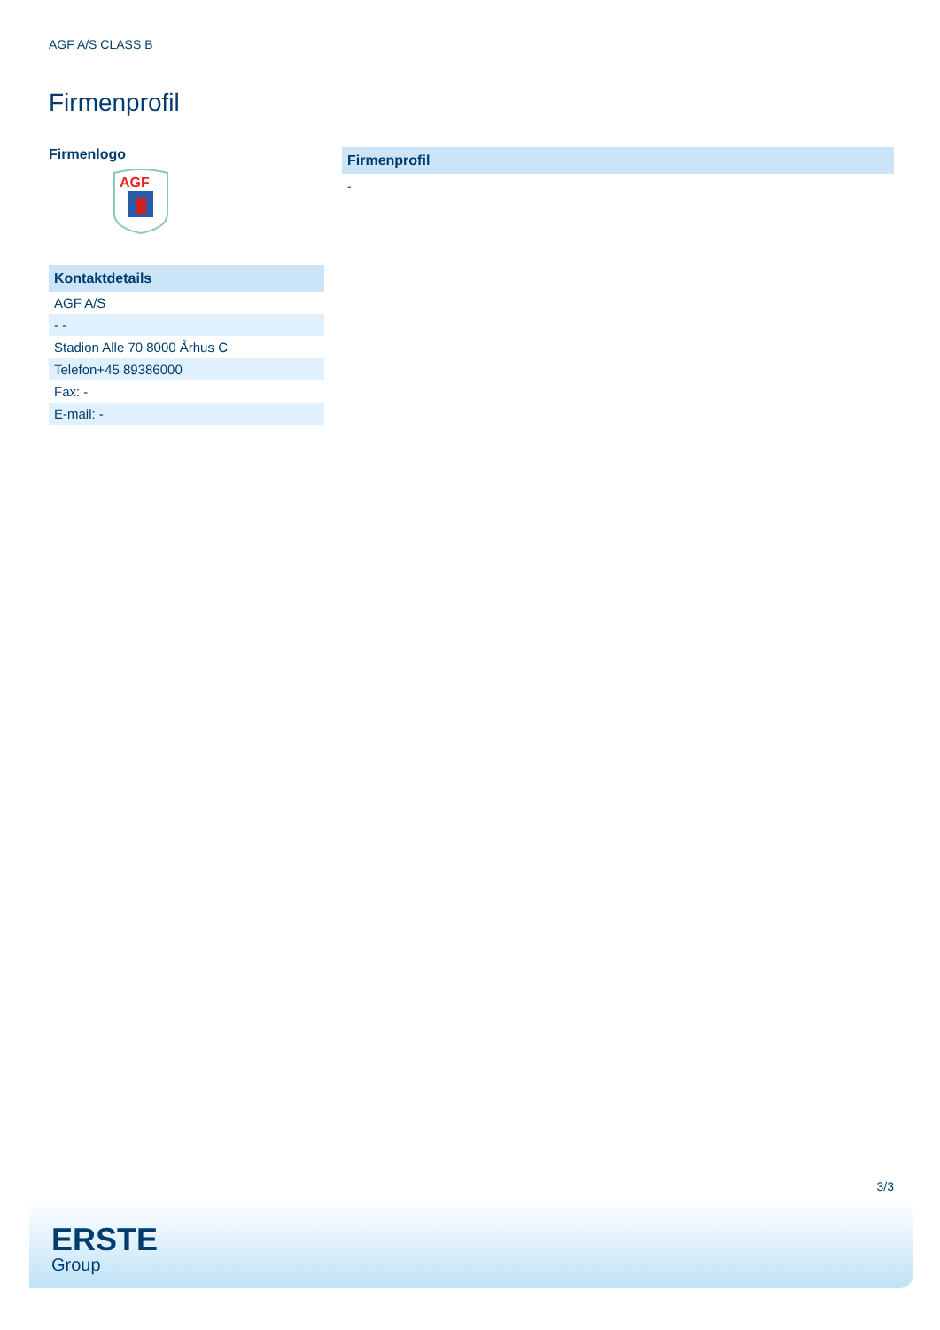AGF A/S CLASS B
Firmenprofil
Firmenlogo
AGF
Kontaktdetails
| AGF A/S |
| - - |
| Stadion Alle 70 8000 Århus C |
| Telefon+45 89386000 |
| Fax: - |
| E-mail: - |
Firmenprofil
-
3/3
ERSTE
Group